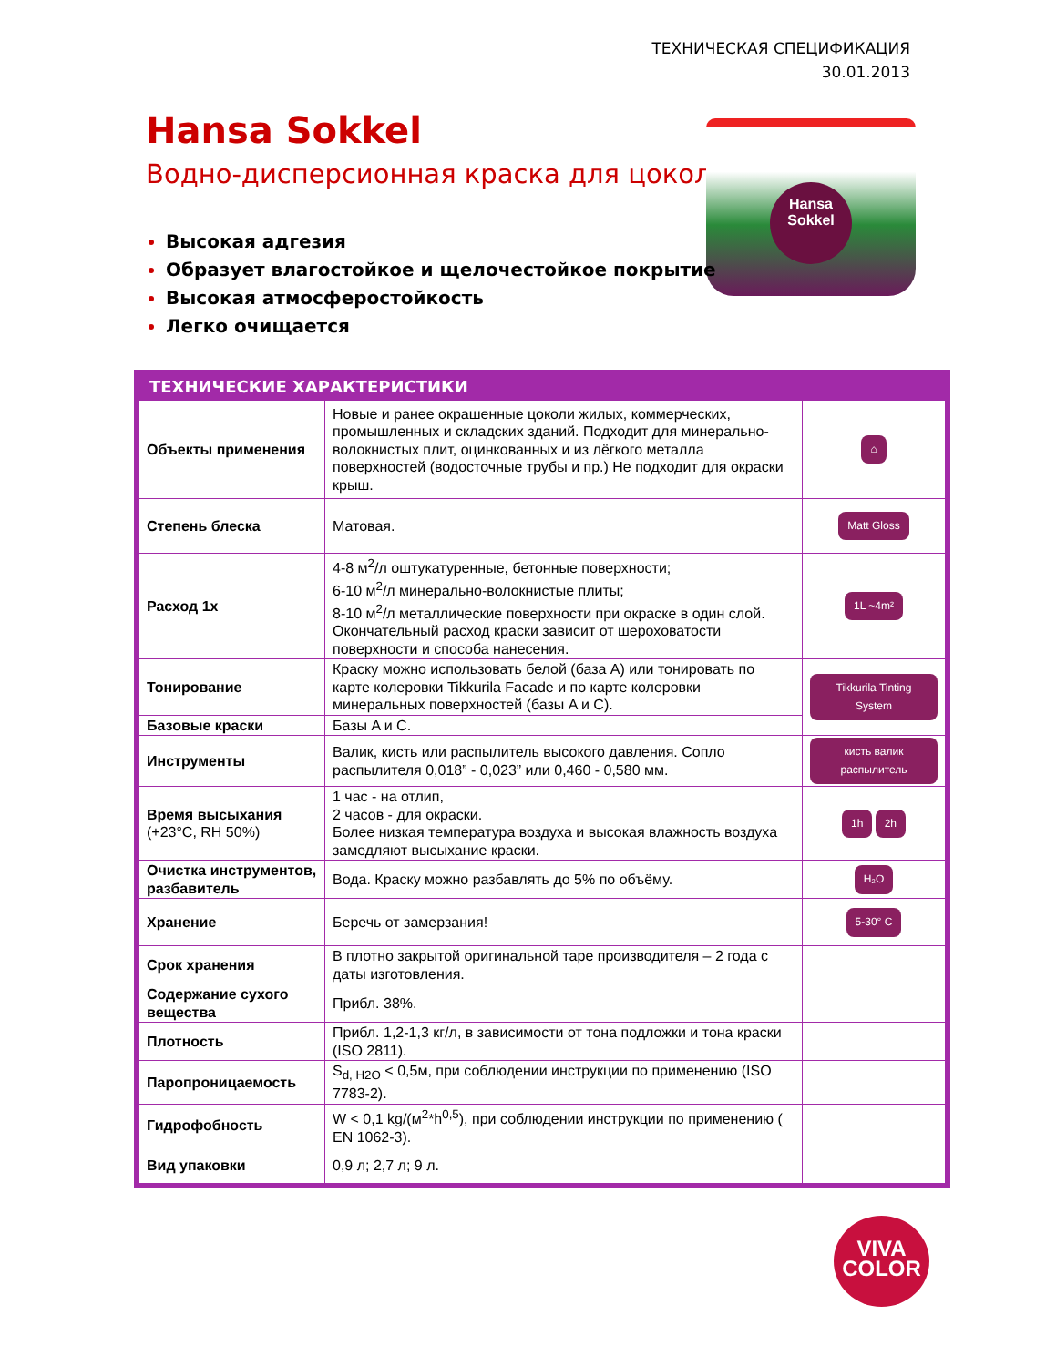ТЕХНИЧЕСКАЯ СПЕЦИФИКАЦИЯ
30.01.2013
Hansa Sokkel
Водно-дисперсионная краска для цоколя
Hansa Sokkel
Высокая адгезия
Образует влагостойкое и щелочестойкое покрытие
Высокая атмосферостойкость
Легко очищается
ТЕХНИЧЕСКИЕ ХАРАКТЕРИСТИКИ
| Объекты применения | Новые и ранее окрашенные цоколи жилых, коммерческих, промышленных и складских зданий. Подходит для минерально-волокнистых плит, оцинкованных и из лёгкого металла поверхностей (водосточные трубы и пр.) Не подходит для окраски крыш. | ⌂ |
| Степень блеска | Матовая. | Matt Gloss |
| Расход 1x | 4-8 м<sup>2</sup>/л оштукатуренные, бетонные поверхности; 6-10 м<sup>2</sup>/л минерально-волокнистые плиты; 8-10 м<sup>2</sup>/л металлические поверхности при окраске в один слой. Окончательный расход краски зависит от шероховатости поверхности и способа нанесения. | 1L ~4m² |
| Тонирование | Краску можно использовать белой (база A) или тонировать по карте колеровки Tikkurila Facade и по карте колеровки минеральных поверхностей (базы A и C). | Tikkurila Tinting System |
| Базовые краски | Базы A и C. | |
| Инструменты | Валик, кисть или распылитель высокого давления. Сопло распылителя 0,018” - 0,023” или 0,460 - 0,580 мм. | кисть валик распылитель |
| Время высыхания (+23°C, RH 50%) | 1 час - на отлип, 2 часов - для окраски. Более низкая температура воздуха и высокая влажность воздуха замедляют высыхание краски. | 1h 2h |
| Очистка инструментов, разбавитель | Вода. Краску можно разбавлять до 5% по объёму. | H₂O |
| Хранение | Беречь от замерзания! | 5-30° C |
| Срок хранения | В плотно закрытой оригинальной таре производителя – 2 года с даты изготовления. | |
| Содержание сухого вещества | Прибл. 38%. | |
| Плотность | Прибл. 1,2-1,3 кг/л, в зависимости от тона подложки и тона краски (ISO 2811). | |
| Паропроницаемость | S<sub>d, H2O</sub> < 0,5м, при соблюдении инструкции по применению (ISO 7783-2). | |
| Гидрофобность | W < 0,1 kg/(м<sup>2</sup>*h<sup>0,5</sup>), при соблюдении инструкции по применению ( EN 1062-3). | |
| Вид упаковки | 0,9 л; 2,7 л; 9 л. | |
VIVA
COLOR